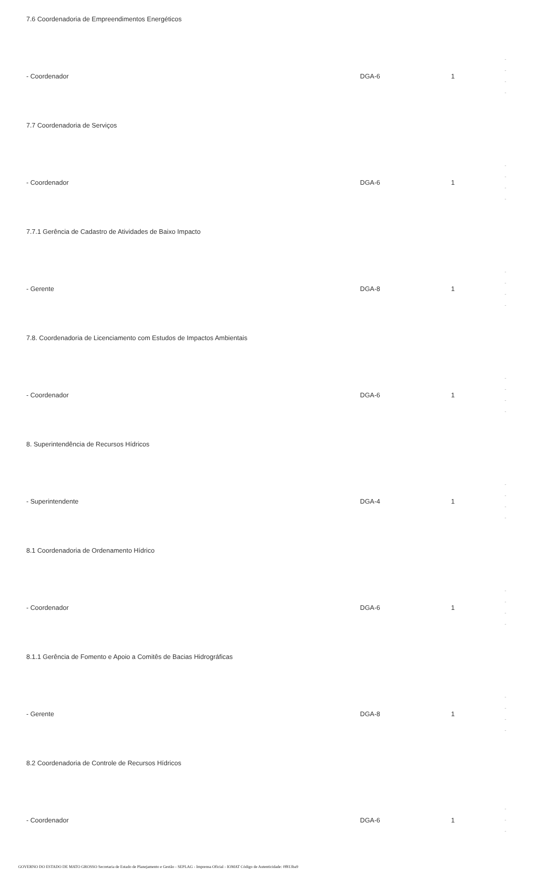| 7.6 Coordenadoria de Empreendimentos Energéticos | | | |
| - Coordenador | DGA-6 | 1 | - - - - |
| 7.7 Coordenadoria de Serviços | | | |
| - Coordenador | DGA-6 | 1 | - - - - |
| 7.7.1 Gerência de Cadastro de Atividades de Baixo Impacto | | | |
| - Gerente | DGA-8 | 1 | - - - - |
| 7.8. Coordenadoria de Licenciamento com Estudos de Impactos Ambientais | | | |
| - Coordenador | DGA-6 | 1 | - - - - |
| 8. Superintendência de Recursos Hídricos | | | |
| - Superintendente | DGA-4 | 1 | - - - - |
| 8.1 Coordenadoria de Ordenamento Hídrico | | | |
| - Coordenador | DGA-6 | 1 | - - - - |
| 8.1.1 Gerência de Fomento e Apoio a Comitês de Bacias Hidrográficas | | | |
| - Gerente | DGA-8 | 1 | - - - - |
| 8.2 Coordenadoria de Controle de Recursos Hídricos | | | |
| - Coordenador | DGA-6 | 1 | - - - |
GOVERNO DO ESTADO DE MATO GROSSO Secretaria de Estado de Planejamento e Gestão - SEPLAG - Imprensa Oficial - IOMAT Código de Autenticidade: 0f813ba9